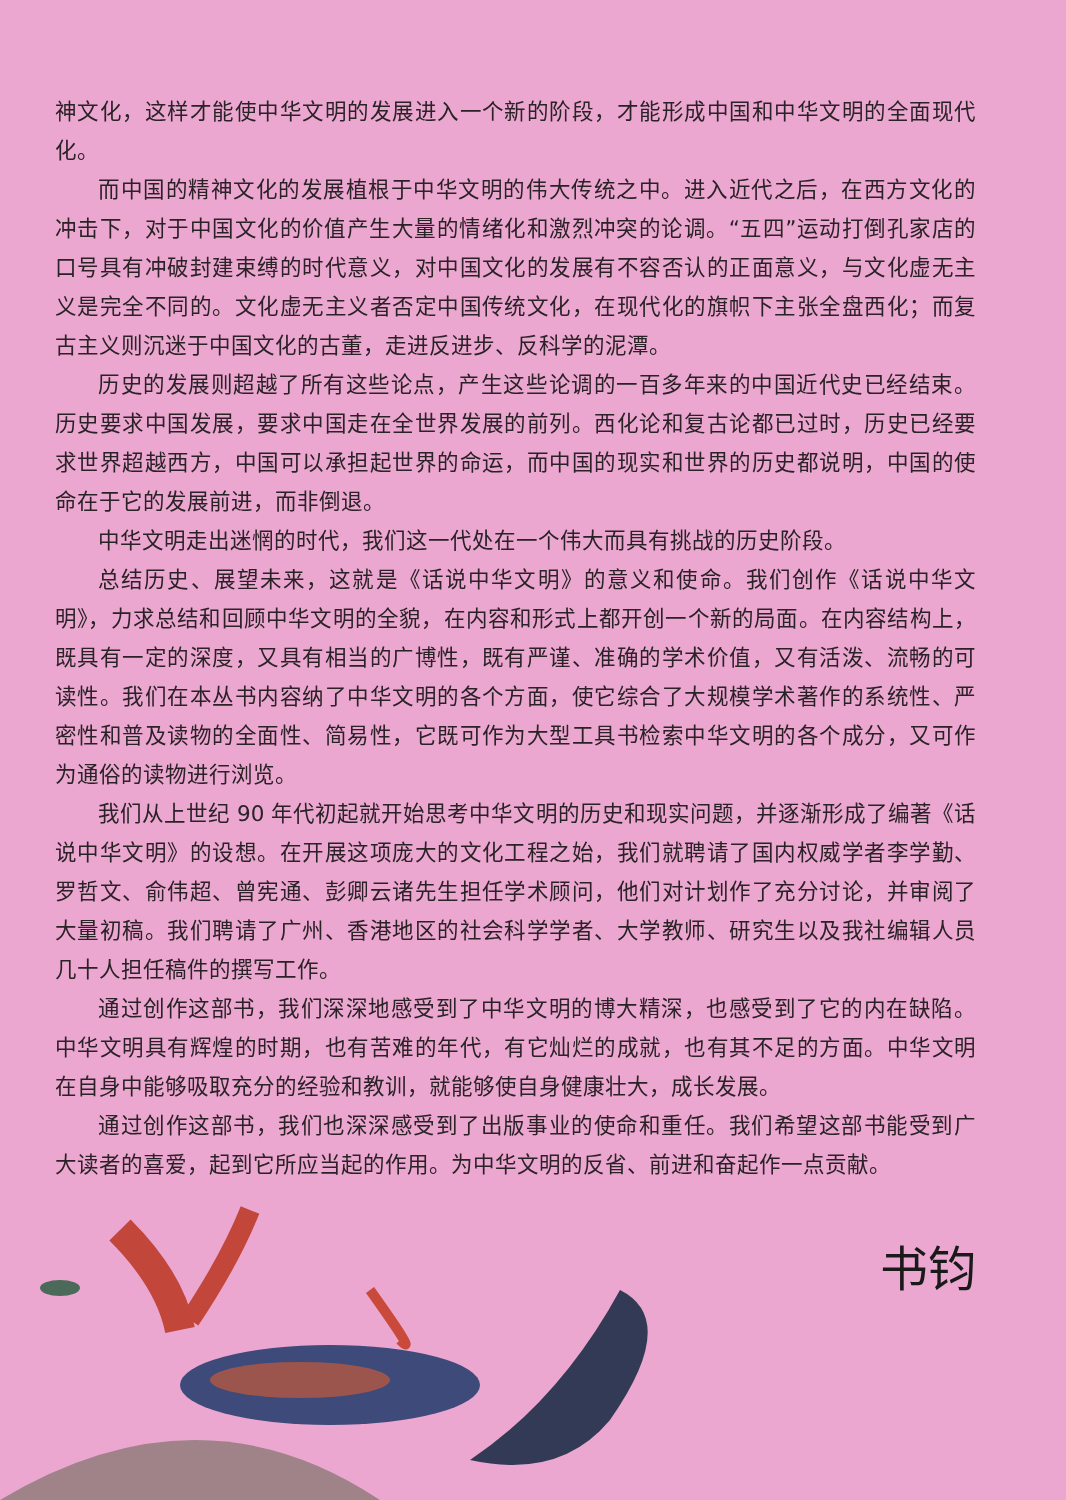神文化，这样才能使中华文明的发展进入一个新的阶段，才能形成中国和中华文明的全面现代化。
而中国的精神文化的发展植根于中华文明的伟大传统之中。进入近代之后，在西方文化的冲击下，对于中国文化的价值产生大量的情绪化和激烈冲突的论调。“五四”运动打倒孔家店的口号具有冲破封建束缚的时代意义，对中国文化的发展有不容否认的正面意义，与文化虚无主义是完全不同的。文化虚无主义者否定中国传统文化，在现代化的旗帜下主张全盘西化；而复古主义则沉迷于中国文化的古董，走进反进步、反科学的泥潭。
历史的发展则超越了所有这些论点，产生这些论调的一百多年来的中国近代史已经结束。历史要求中国发展，要求中国走在全世界发展的前列。西化论和复古论都已过时，历史已经要求世界超越西方，中国可以承担起世界的命运，而中国的现实和世界的历史都说明，中国的使命在于它的发展前进，而非倒退。
中华文明走出迷惘的时代，我们这一代处在一个伟大而具有挑战的历史阶段。
总结历史、展望未来，这就是《话说中华文明》的意义和使命。我们创作《话说中华文明》，力求总结和回顾中华文明的全貌，在内容和形式上都开创一个新的局面。在内容结构上，既具有一定的深度，又具有相当的广博性，既有严谨、准确的学术价值，又有活泼、流畅的可读性。我们在本丛书内容纳了中华文明的各个方面，使它综合了大规模学术著作的系统性、严密性和普及读物的全面性、简易性，它既可作为大型工具书检索中华文明的各个成分，又可作为通俗的读物进行浏览。
我们从上世纪 90 年代初起就开始思考中华文明的历史和现实问题，并逐渐形成了编著《话说中华文明》的设想。在开展这项庞大的文化工程之始，我们就聘请了国内权威学者李学勤、罗哲文、俞伟超、曾宪通、彭卿云诸先生担任学术顾问，他们对计划作了充分讨论，并审阅了大量初稿。我们聘请了广州、香港地区的社会科学学者、大学教师、研究生以及我社编辑人员几十人担任稿件的撰写工作。
通过创作这部书，我们深深地感受到了中华文明的博大精深，也感受到了它的内在缺陷。中华文明具有辉煌的时期，也有苦难的年代，有它灿烂的成就，也有其不足的方面。中华文明在自身中能够吸取充分的经验和教训，就能够使自身健康壮大，成长发展。
通过创作这部书，我们也深深感受到了出版事业的使命和重任。我们希望这部书能受到广大读者的喜爱，起到它所应当起的作用。为中华文明的反省、前进和奋起作一点贡献。
书钧